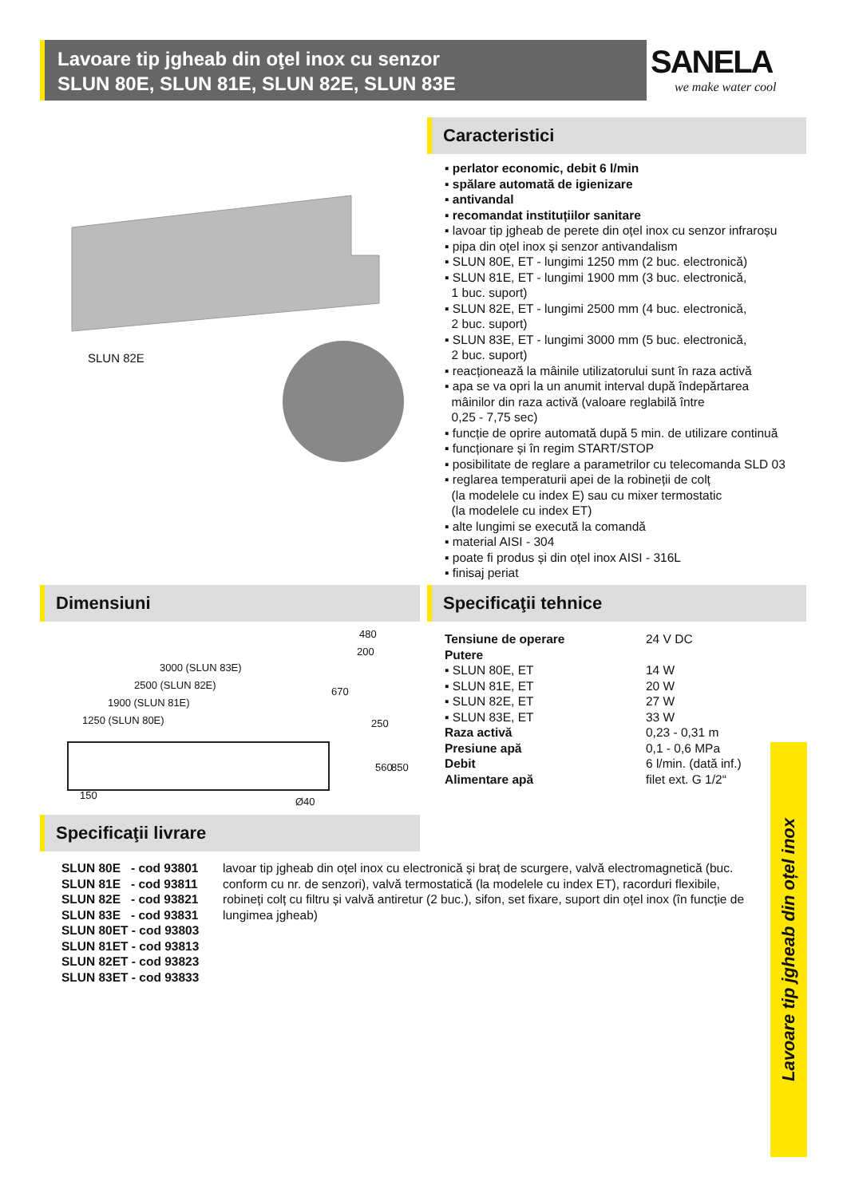Lavoare tip jgheab din oţel inox cu senzor
SLUN 80E, SLUN 81E, SLUN 82E, SLUN 83E
SANELA
we make water cool
SLUN 82E
Caracteristici
▪ perlator economic, debit 6 l/min
▪ spălare automată de igienizare
▪ antivandal
▪ recomandat instituțiilor sanitare
▪ lavoar tip jgheab de perete din oțel inox cu senzor infraroșu
▪ pipa din oțel inox și senzor antivandalism
▪ SLUN 80E, ET - lungimi 1250 mm (2 buc. electronică)
▪ SLUN 81E, ET - lungimi 1900 mm (3 buc. electronică,
1 buc. suport)
▪ SLUN 82E, ET - lungimi 2500 mm (4 buc. electronică,
2 buc. suport)
▪ SLUN 83E, ET - lungimi 3000 mm (5 buc. electronică,
2 buc. suport)
▪ reacționează la mâinile utilizatorului sunt în raza activă
▪ apa se va opri la un anumit interval după îndepărtarea
mâinilor din raza activă (valoare reglabilă între
0,25 - 7,75 sec)
▪ funcție de oprire automată după 5 min. de utilizare continuă
▪ funcționare și în regim START/STOP
▪ posibilitate de reglare a parametrilor cu telecomanda SLD 03
▪ reglarea temperaturii apei de la robineții de colț
(la modelele cu index E) sau cu mixer termostatic
(la modelele cu index ET)
▪ alte lungimi se execută la comandă
▪ material AISI - 304
▪ poate fi produs și din oțel inox AISI - 316L
▪ finisaj periat
Dimensiuni
3000 (SLUN 83E)
2500 (SLUN 82E)
1900 (SLUN 81E)
1250 (SLUN 80E)
480
200
670
250
560 850
150
Ø40
Specificaţii tehnice
| Tensiune de operare | 24 V DC |
| Putere | |
| ▪ SLUN 80E, ET | 14 W |
| ▪ SLUN 81E, ET | 20 W |
| ▪ SLUN 82E, ET | 27 W |
| ▪ SLUN 83E, ET | 33 W |
| Raza activă | 0,23 - 0,31 m |
| Presiune apă | 0,1 - 0,6 MPa |
| Debit | 6 l/min. (dată inf.) |
| Alimentare apă | filet ext. G 1/2“ |
Specificaţii livrare
| SLUN 80E - cod 93801 |
| SLUN 81E - cod 93811 |
| SLUN 82E - cod 93821 |
| SLUN 83E - cod 93831 |
| SLUN 80ET - cod 93803 |
| SLUN 81ET - cod 93813 |
| SLUN 82ET - cod 93823 |
| SLUN 83ET - cod 93833 |
lavoar tip jgheab din oțel inox cu electronică și braț de scurgere, valvă electromagnetică (buc. conform cu nr. de senzori), valvă termostatică (la modelele cu index ET), racorduri flexibile, robineți colț cu filtru și valvă antiretur (2 buc.), sifon, set fixare, suport din oțel inox (în funcție de lungimea jgheab)
Lavoare tip jgheab din oțel inox